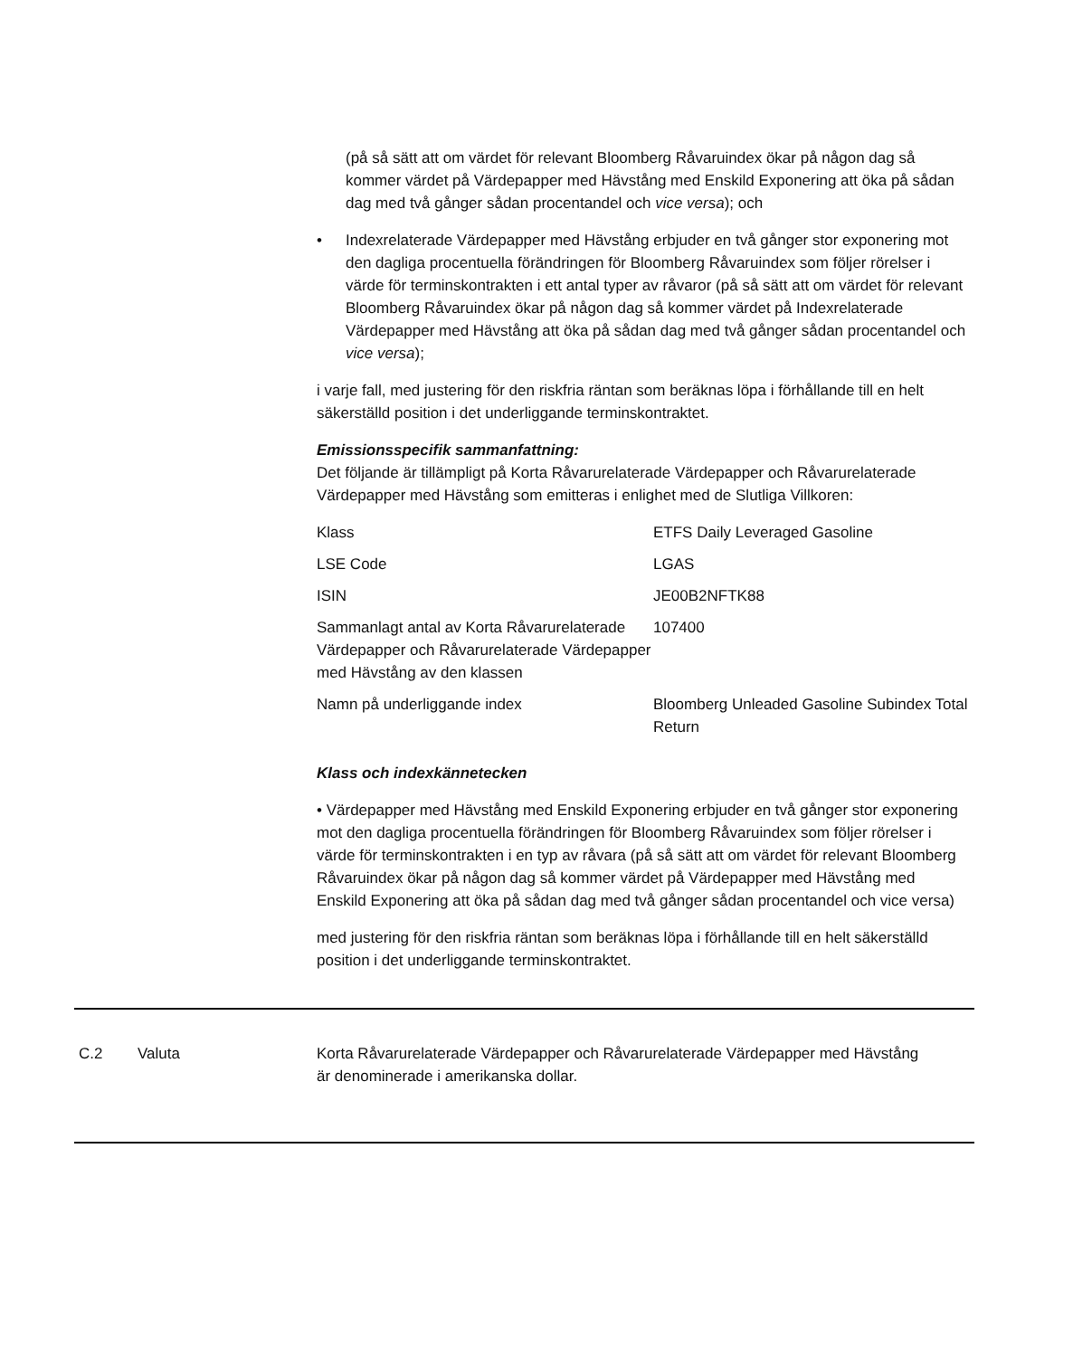(på så sätt att om värdet för relevant Bloomberg Råvaruindex ökar på någon dag så kommer värdet på Värdepapper med Hävstång med Enskild Exponering att öka på sådan dag med två gånger sådan procentandel och vice versa); och
• Indexrelaterade Värdepapper med Hävstång erbjuder en två gånger stor exponering mot den dagliga procentuella förändringen för Bloomberg Råvaruindex som följer rörelser i värde för terminskontrakten i ett antal typer av råvaror (på så sätt att om värdet för relevant Bloomberg Råvaruindex ökar på någon dag så kommer värdet på Indexrelaterade Värdepapper med Hävstång att öka på sådan dag med två gånger sådan procentandel och vice versa);
i varje fall, med justering för den riskfria räntan som beräknas löpa i förhållande till en helt säkerställd position i det underliggande terminskontraktet.
Emissionsspecifik sammanfattning:
Det följande är tillämpligt på Korta Råvarurelaterade Värdepapper och Råvarurelaterade Värdepapper med Hävstång som emitteras i enlighet med de Slutliga Villkoren:
| Klass | ETFS Daily Leveraged Gasoline |
| LSE Code | LGAS |
| ISIN | JE00B2NFTK88 |
| Sammanlagt antal av Korta Råvarurelaterade Värdepapper och Råvarurelaterade Värdepapper med Hävstång av den klassen | 107400 |
| Namn på underliggande index | Bloomberg Unleaded Gasoline Subindex Total Return |
Klass och indexkännetecken
• Värdepapper med Hävstång med Enskild Exponering erbjuder en två gånger stor exponering mot den dagliga procentuella förändringen för Bloomberg Råvaruindex som följer rörelser i värde för terminskontrakten i en typ av råvara (på så sätt att om värdet för relevant Bloomberg Råvaruindex ökar på någon dag så kommer värdet på Värdepapper med Hävstång med Enskild Exponering att öka på sådan dag med två gånger sådan procentandel och vice versa)
med justering för den riskfria räntan som beräknas löpa i förhållande till en helt säkerställd position i det underliggande terminskontraktet.
C.2 Valuta Korta Råvarurelaterade Värdepapper och Råvarurelaterade Värdepapper med Hävstång är denominerade i amerikanska dollar.